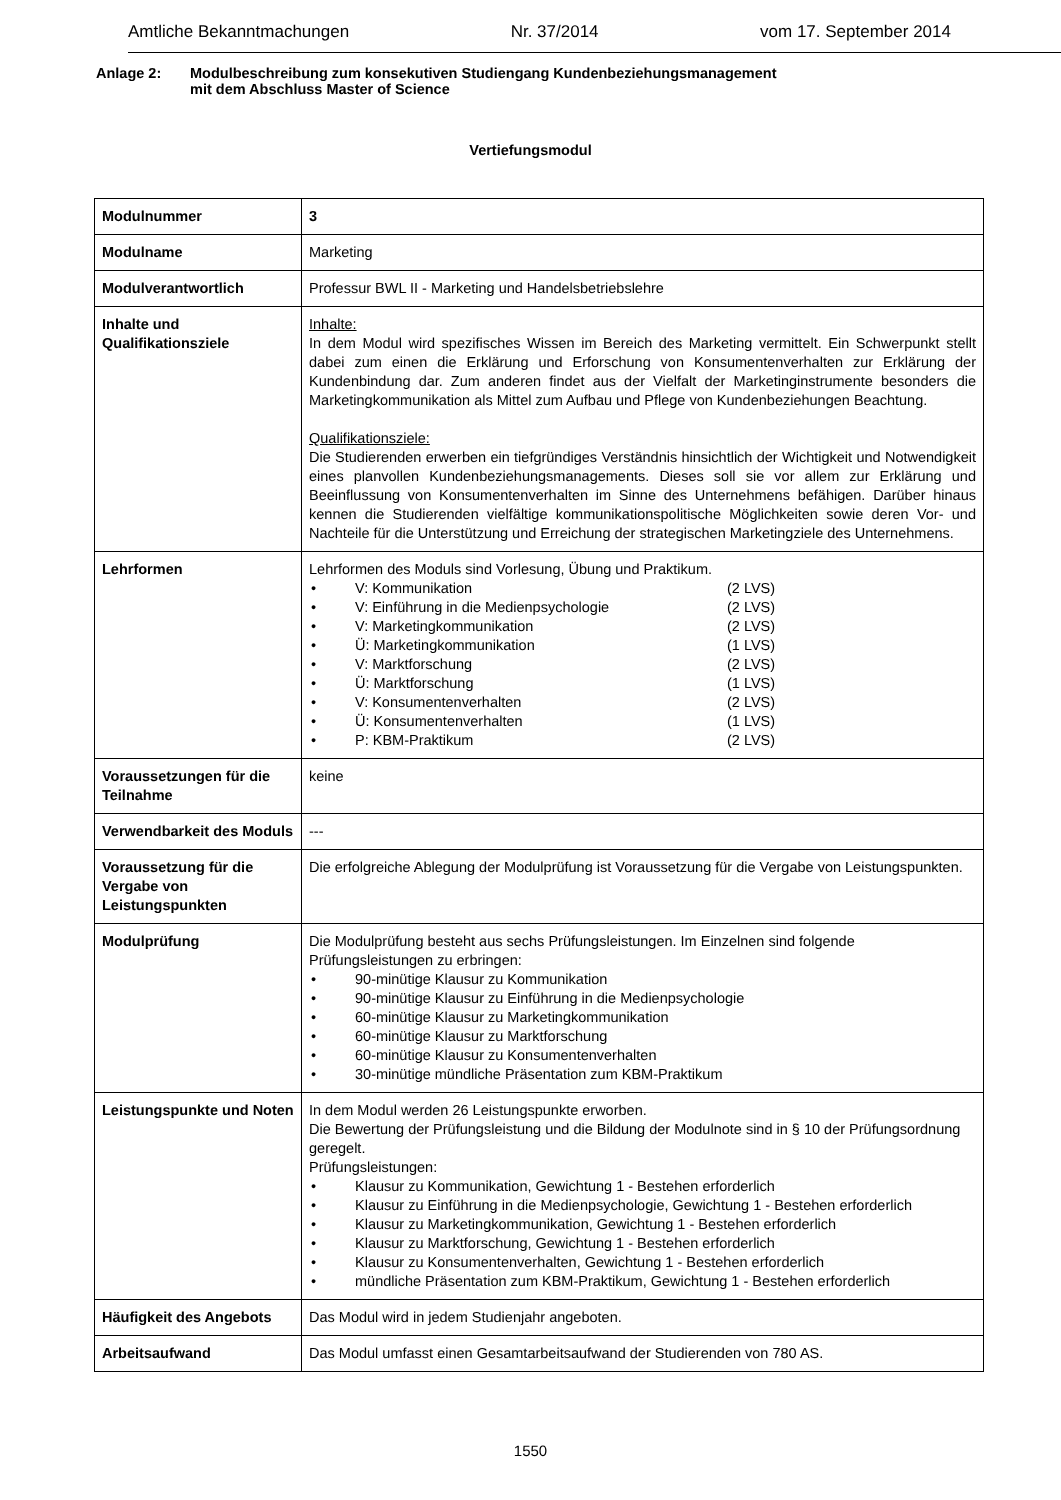Amtliche Bekanntmachungen Nr. 37/2014 vom 17. September 2014
Anlage 2: Modulbeschreibung zum konsekutiven Studiengang Kundenbeziehungsmanagement
mit dem Abschluss Master of Science
Vertiefungsmodul
| Modulnummer | 3 |
| Modulname | Marketing |
| Modulverantwortlich | Professur BWL II - Marketing und Handelsbetriebslehre |
| Inhalte und Qualifikationsziele | Inhalte: In dem Modul wird spezifisches Wissen im Bereich des Marketing vermittelt. Ein Schwerpunkt stellt dabei zum einen die Erklärung und Erforschung von Konsumentenverhalten zur Erklärung der Kundenbindung dar. Zum anderen findet aus der Vielfalt der Marketinginstrumente besonders die Marketingkommunikation als Mittel zum Aufbau und Pflege von Kundenbeziehungen Beachtung. Qualifikationsziele: Die Studierenden erwerben ein tiefgründiges Verständnis hinsichtlich der Wichtigkeit und Notwendigkeit eines planvollen Kundenbeziehungsmanagements. Dieses soll sie vor allem zur Erklärung und Beeinflussung von Konsumentenverhalten im Sinne des Unternehmens befähigen. Darüber hinaus kennen die Studierenden vielfältige kommunikationspolitische Möglichkeiten sowie deren Vor- und Nachteile für die Unterstützung und Erreichung der strategischen Marketingziele des Unternehmens. |
| Lehrformen | Lehrformen des Moduls sind Vorlesung, Übung und Praktikum. • V: Kommunikation (2 LVS) • V: Einführung in die Medienpsychologie (2 LVS) • V: Marketingkommunikation (2 LVS) • Ü: Marketingkommunikation (1 LVS) • V: Marktforschung (2 LVS) • Ü: Marktforschung (1 LVS) • V: Konsumentenverhalten (2 LVS) • Ü: Konsumentenverhalten (1 LVS) • P: KBM-Praktikum (2 LVS) |
| Voraussetzungen für die Teilnahme | keine |
| Verwendbarkeit des Moduls | --- |
| Voraussetzung für die Vergabe von Leistungspunkten | Die erfolgreiche Ablegung der Modulprüfung ist Voraussetzung für die Vergabe von Leistungspunkten. |
| Modulprüfung | Die Modulprüfung besteht aus sechs Prüfungsleistungen. Im Einzelnen sind folgende Prüfungsleistungen zu erbringen: • 90-minütige Klausur zu Kommunikation • 90-minütige Klausur zu Einführung in die Medienpsychologie • 60-minütige Klausur zu Marketingkommunikation • 60-minütige Klausur zu Marktforschung • 60-minütige Klausur zu Konsumentenverhalten • 30-minütige mündliche Präsentation zum KBM-Praktikum |
| Leistungspunkte und Noten | In dem Modul werden 26 Leistungspunkte erworben. Die Bewertung der Prüfungsleistung und die Bildung der Modulnote sind in § 10 der Prüfungsordnung geregelt. Prüfungsleistungen: • Klausur zu Kommunikation, Gewichtung 1 - Bestehen erforderlich • Klausur zu Einführung in die Medienpsychologie, Gewichtung 1 - Bestehen erforderlich • Klausur zu Marketingkommunikation, Gewichtung 1 - Bestehen erforderlich • Klausur zu Marktforschung, Gewichtung 1 - Bestehen erforderlich • Klausur zu Konsumentenverhalten, Gewichtung 1 - Bestehen erforderlich • mündliche Präsentation zum KBM-Praktikum, Gewichtung 1 - Bestehen erforderlich |
| Häufigkeit des Angebots | Das Modul wird in jedem Studienjahr angeboten. |
| Arbeitsaufwand | Das Modul umfasst einen Gesamtarbeitsaufwand der Studierenden von 780 AS. |
1550